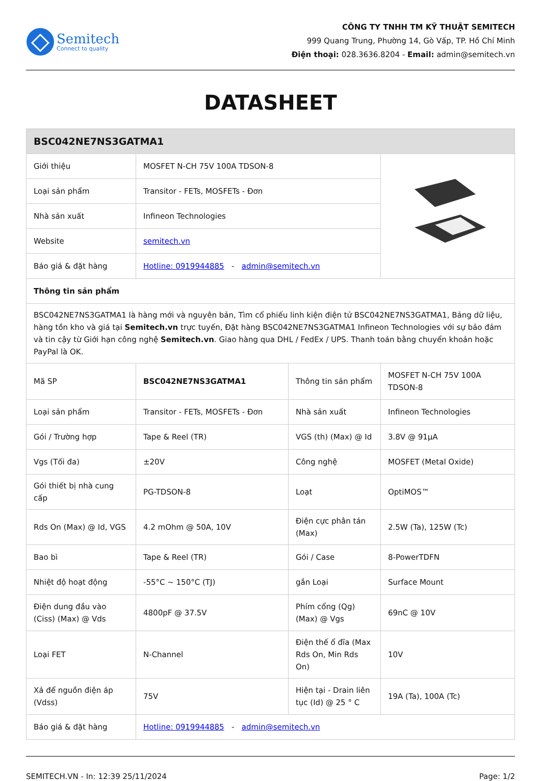Semitech
Connect to quality
CÔNG TY TNHH TM KỸ THUẬT SEMITECH
999 Quang Trung, Phường 14, Gò Vấp, TP. Hồ Chí Minh
Điện thoại: 028.3636.8204 - Email: admin@semitech.vn
DATASHEET
| BSC042NE7NS3GATMA1 | | | |
| --- | --- | --- | --- |
| Giới thiệu | MOSFET N-CH 75V 100A TDSON-8 | | |
| Loại sản phẩm | Transitor - FETs, MOSFETs - Đơn | | |
| Nhà sản xuất | Infineon Technologies | | |
| Website | semitech.vn | | |
| Báo giá & đặt hàng | Hotline: 0919944885 - admin@semitech.vn | | |
| Thông tin sản phẩm | | | |
| BSC042NE7NS3GATMA1 là hàng mới và nguyên bản, Tìm cổ phiếu linh kiện điện tử BSC042NE7NS3GATMA1, Bảng dữ liệu, hàng tồn kho và giá tại Semitech.vn trực tuyến, Đặt hàng BSC042NE7NS3GATMA1 Infineon Technologies với sự bảo đảm và tin cậy từ Giới hạn công nghệ Semitech.vn . Giao hàng qua DHL / FedEx / UPS. Thanh toán bằng chuyển khoản hoặc PayPal là OK. | | | |
| Mã SP | BSC042NE7NS3GATMA1 | Thông tin sản phẩm | MOSFET N-CH 75V 100A TDSON-8 |
| Loại sản phẩm | Transitor - FETs, MOSFETs - Đơn | Nhà sản xuất | Infineon Technologies |
| Gói / Trường hợp | Tape & Reel (TR) | VGS (th) (Max) @ Id | 3.8V @ 91µA |
| Vgs (Tối đa) | ±20V | Công nghệ | MOSFET (Metal Oxide) |
| Gói thiết bị nhà cung cấp | PG-TDSON-8 | Loạt | OptiMOS™ |
| Rds On (Max) @ Id, VGS | 4.2 mOhm @ 50A, 10V | Điện cực phân tán (Max) | 2.5W (Ta), 125W (Tc) |
| Bao bì | Tape & Reel (TR) | Gói / Case | 8-PowerTDFN |
| Nhiệt độ hoạt động | -55°C ~ 150°C (TJ) | gắn Loại | Surface Mount |
| Điện dung đầu vào (Ciss) (Max) @ Vds | 4800pF @ 37.5V | Phím cổng (Qg) (Max) @ Vgs | 69nC @ 10V |
| Loại FET | N-Channel | Điện thế ổ đĩa (Max Rds On, Min Rds On) | 10V |
| Xả để nguồn điện áp (Vdss) | 75V | Hiện tại - Drain liên tục (Id) @ 25 ° C | 19A (Ta), 100A (Tc) |
| Báo giá & đặt hàng | Hotline: 0919944885 - admin@semitech.vn | | |
SEMITECH.VN - In: 12:39 25/11/2024 Page: 1/2